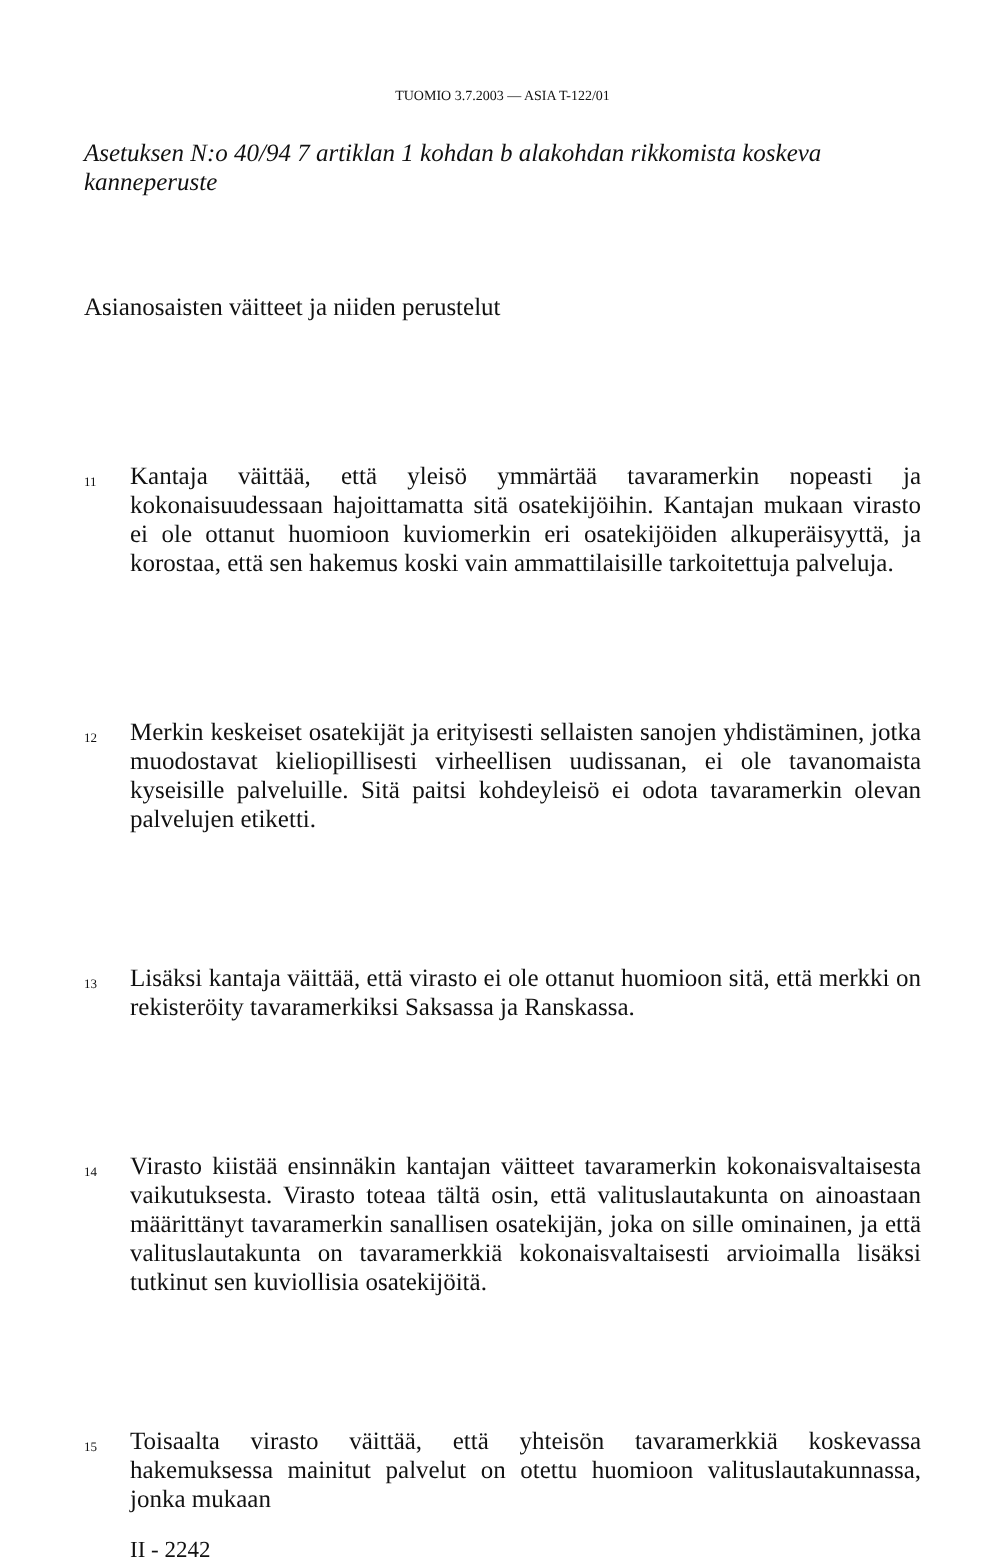TUOMIO 3.7.2003 — ASIA T-122/01
Asetuksen N:o 40/94 7 artiklan 1 kohdan b alakohdan rikkomista koskeva kanneperuste
Asianosaisten väitteet ja niiden perustelut
11 Kantaja väittää, että yleisö ymmärtää tavaramerkin nopeasti ja kokonaisuudessaan hajoittamatta sitä osatekijöihin. Kantajan mukaan virasto ei ole ottanut huomioon kuviomerkin eri osatekijöiden alkuperäisyyttä, ja korostaa, että sen hakemus koski vain ammattilaisille tarkoitettuja palveluja.
12 Merkin keskeiset osatekijät ja erityisesti sellaisten sanojen yhdistäminen, jotka muodostavat kieliopillisesti virheellisen uudissanan, ei ole tavanomaista kyseisille palveluille. Sitä paitsi kohdeyleisö ei odota tavaramerkin olevan palvelujen etiketti.
13 Lisäksi kantaja väittää, että virasto ei ole ottanut huomioon sitä, että merkki on rekisteröity tavaramerkiksi Saksassa ja Ranskassa.
14 Virasto kiistää ensinnäkin kantajan väitteet tavaramerkin kokonaisvaltaisesta vaikutuksesta. Virasto toteaa tältä osin, että valituslautakunta on ainoastaan määrittänyt tavaramerkin sanallisen osatekijän, joka on sille ominainen, ja että valituslautakunta on tavaramerkkiä kokonaisvaltaisesti arvioimalla lisäksi tutkinut sen kuviollisia osatekijöitä.
15 Toisaalta virasto väittää, että yhteisön tavaramerkkiä koskevassa hakemuksessa mainitut palvelut on otettu huomioon valituslautakunnassa, jonka mukaan
II - 2242